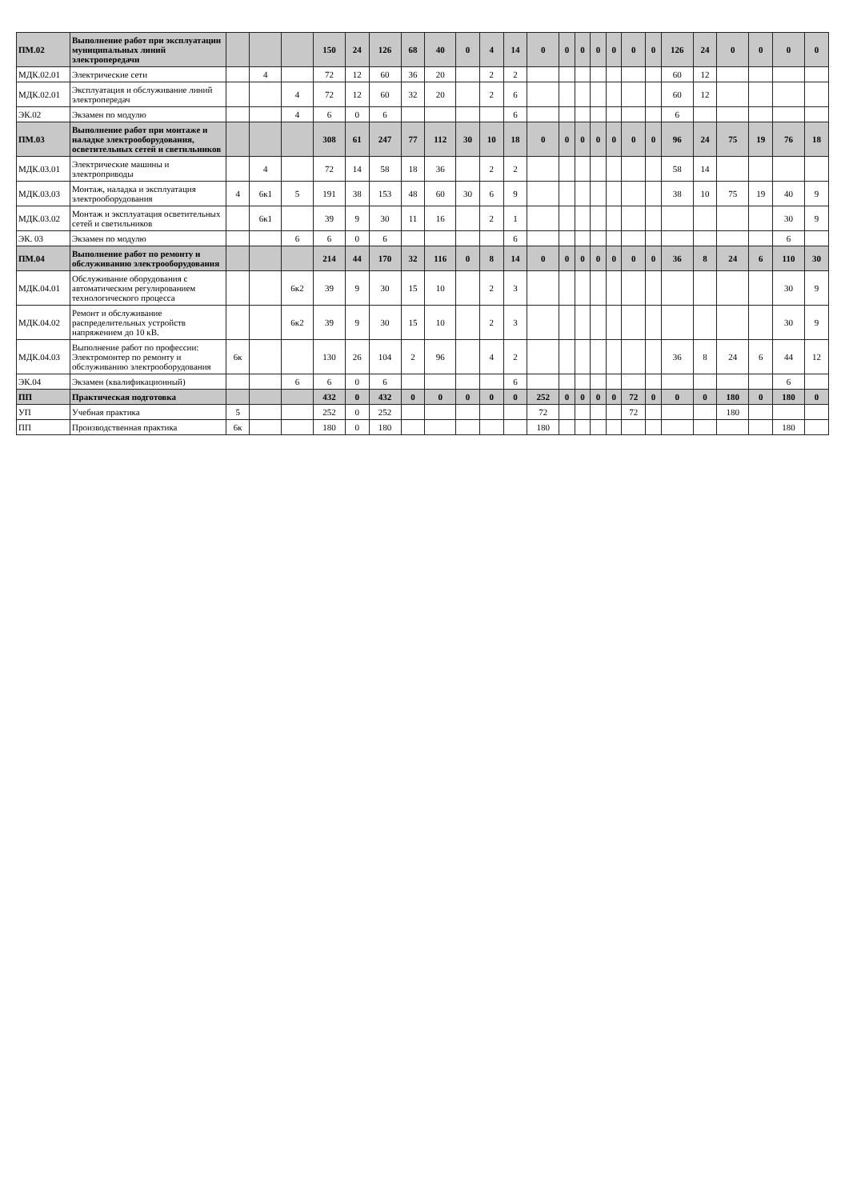| ПМ.02 | Выполнение работ при эксплуатации муниципальных линий электропередачи | | | | 150 | 24 | 126 | 68 | 40 | 0 | 4 | 14 | 0 | 0 | 0 | 0 | 0 | 0 | 0 | 126 | 24 | 0 | 0 | 0 | 0 |
| МДК.02.01 | Электрические сети | | 4 | | 72 | 12 | 60 | 36 | 20 | | 2 | 2 | | | | | | | | 60 | 12 | | | | |
| МДК.02.01 | Эксплуатация и обслуживание линий электропередач | | | 4 | 72 | 12 | 60 | 32 | 20 | | 2 | 6 | | | | | | | | 60 | 12 | | | | |
| ЭК.02 | Экзамен по модулю | | | 4 | 6 | 0 | 6 | | | | | 6 | | | | | | | | 6 | | | | | |
| ПМ.03 | Выполнение работ при монтаже и наладке электрооборудования, осветительных сетей и светильников | | | | 308 | 61 | 247 | 77 | 112 | 30 | 10 | 18 | 0 | 0 | 0 | 0 | 0 | 0 | 0 | 96 | 24 | 75 | 19 | 76 | 18 |
| МДК.03.01 | Электрические машины и электроприводы | | 4 | | 72 | 14 | 58 | 18 | 36 | | 2 | 2 | | | | | | | | 58 | 14 | | | | |
| МДК.03.03 | Монтаж, наладка и эксплуатация электрооборудования | 4 | 6к1 | 5 | 191 | 38 | 153 | 48 | 60 | 30 | 6 | 9 | | | | | | | | 38 | 10 | 75 | 19 | 40 | 9 |
| МДК.03.02 | Монтаж и эксплуатация осветительных сетей и светильников | | 6к1 | | 39 | 9 | 30 | 11 | 16 | | 2 | 1 | | | | | | | | | | | | 30 | 9 |
| ЭК. 03 | Экзамен по модулю | | | 6 | 6 | 0 | 6 | | | | | 6 | | | | | | | | | | | | 6 | |
| ПМ.04 | Выполнение работ по ремонту и обслуживанию электрооборудования | | | | 214 | 44 | 170 | 32 | 116 | 0 | 8 | 14 | 0 | 0 | 0 | 0 | 0 | 0 | 0 | 36 | 8 | 24 | 6 | 110 | 30 |
| МДК.04.01 | Обслуживание оборудования с автоматическим регулированием технологического процесса | | | 6к2 | 39 | 9 | 30 | 15 | 10 | | 2 | 3 | | | | | | | | | | | | 30 | 9 |
| МДК.04.02 | Ремонт и обслуживание распределительных устройств напряжением до 10 кВ. | | | 6к2 | 39 | 9 | 30 | 15 | 10 | | 2 | 3 | | | | | | | | | | | | 30 | 9 |
| МДК.04.03 | Выполнение работ по профессии: Электромонтер по ремонту и обслуживанию электрооборудования | 6к | | | 130 | 26 | 104 | 2 | 96 | | 4 | 2 | | | | | | | | 36 | 8 | 24 | 6 | 44 | 12 |
| ЭК.04 | Экзамен (квалификационный) | | | 6 | 6 | 0 | 6 | | | | | 6 | | | | | | | | | | | | 6 | |
| ПП | Практическая подготовка | | | | 432 | 0 | 432 | 0 | 0 | 0 | 0 | 0 | 252 | 0 | 0 | 0 | 0 | 72 | 0 | 0 | 0 | 180 | 0 | 180 | 0 |
| УП | Учебная практика | 5 | | | 252 | 0 | 252 | | | | | | 72 | | | | | 72 | | | | 180 | | | |
| ПП | Производственная практика | 6к | | | 180 | 0 | 180 | | | | | | 180 | | | | | | | | | | | 180 | |